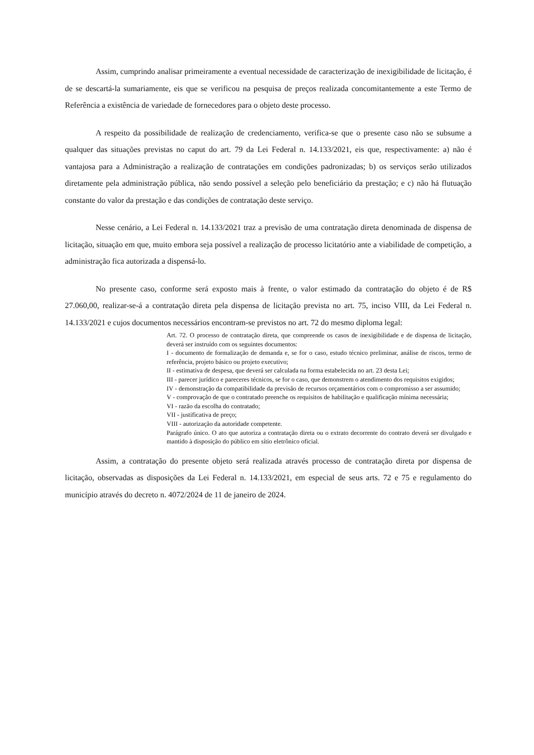Assim, cumprindo analisar primeiramente a eventual necessidade de caracterização de inexigibilidade de licitação, é de se descartá-la sumariamente, eis que se verificou na pesquisa de preços realizada concomitantemente a este Termo de Referência a existência de variedade de fornecedores para o objeto deste processo.
A respeito da possibilidade de realização de credenciamento, verifica-se que o presente caso não se subsume a qualquer das situações previstas no caput do art. 79 da Lei Federal n. 14.133/2021, eis que, respectivamente: a) não é vantajosa para a Administração a realização de contratações em condições padronizadas; b) os serviços serão utilizados diretamente pela administração pública, não sendo possível a seleção pelo beneficiário da prestação; e c) não há flutuação constante do valor da prestação e das condições de contratação deste serviço.
Nesse cenário, a Lei Federal n. 14.133/2021 traz a previsão de uma contratação direta denominada de dispensa de licitação, situação em que, muito embora seja possível a realização de processo licitatório ante a viabilidade de competição, a administração fica autorizada a dispensá-lo.
No presente caso, conforme será exposto mais à frente, o valor estimado da contratação do objeto é de R$ 27.060,00, realizar-se-á a contratação direta pela dispensa de licitação prevista no art. 75, inciso VIII, da Lei Federal n. 14.133/2021 e cujos documentos necessários encontram-se previstos no art. 72 do mesmo diploma legal:
Art. 72. O processo de contratação direta, que compreende os casos de inexigibilidade e de dispensa de licitação, deverá ser instruído com os seguintes documentos:
I - documento de formalização de demanda e, se for o caso, estudo técnico preliminar, análise de riscos, termo de referência, projeto básico ou projeto executivo;
II - estimativa de despesa, que deverá ser calculada na forma estabelecida no art. 23 desta Lei;
III - parecer jurídico e pareceres técnicos, se for o caso, que demonstrem o atendimento dos requisitos exigidos;
IV - demonstração da compatibilidade da previsão de recursos orçamentários com o compromisso a ser assumido;
V - comprovação de que o contratado preenche os requisitos de habilitação e qualificação mínima necessária;
VI - razão da escolha do contratado;
VII - justificativa de preço;
VIII - autorização da autoridade competente.
Parágrafo único. O ato que autoriza a contratação direta ou o extrato decorrente do contrato deverá ser divulgado e mantido à disposição do público em sítio eletrônico oficial.
Assim, a contratação do presente objeto será realizada através processo de contratação direta por dispensa de licitação, observadas as disposições da Lei Federal n. 14.133/2021, em especial de seus arts. 72 e 75 e regulamento do município através do decreto n. 4072/2024 de 11 de janeiro de 2024.